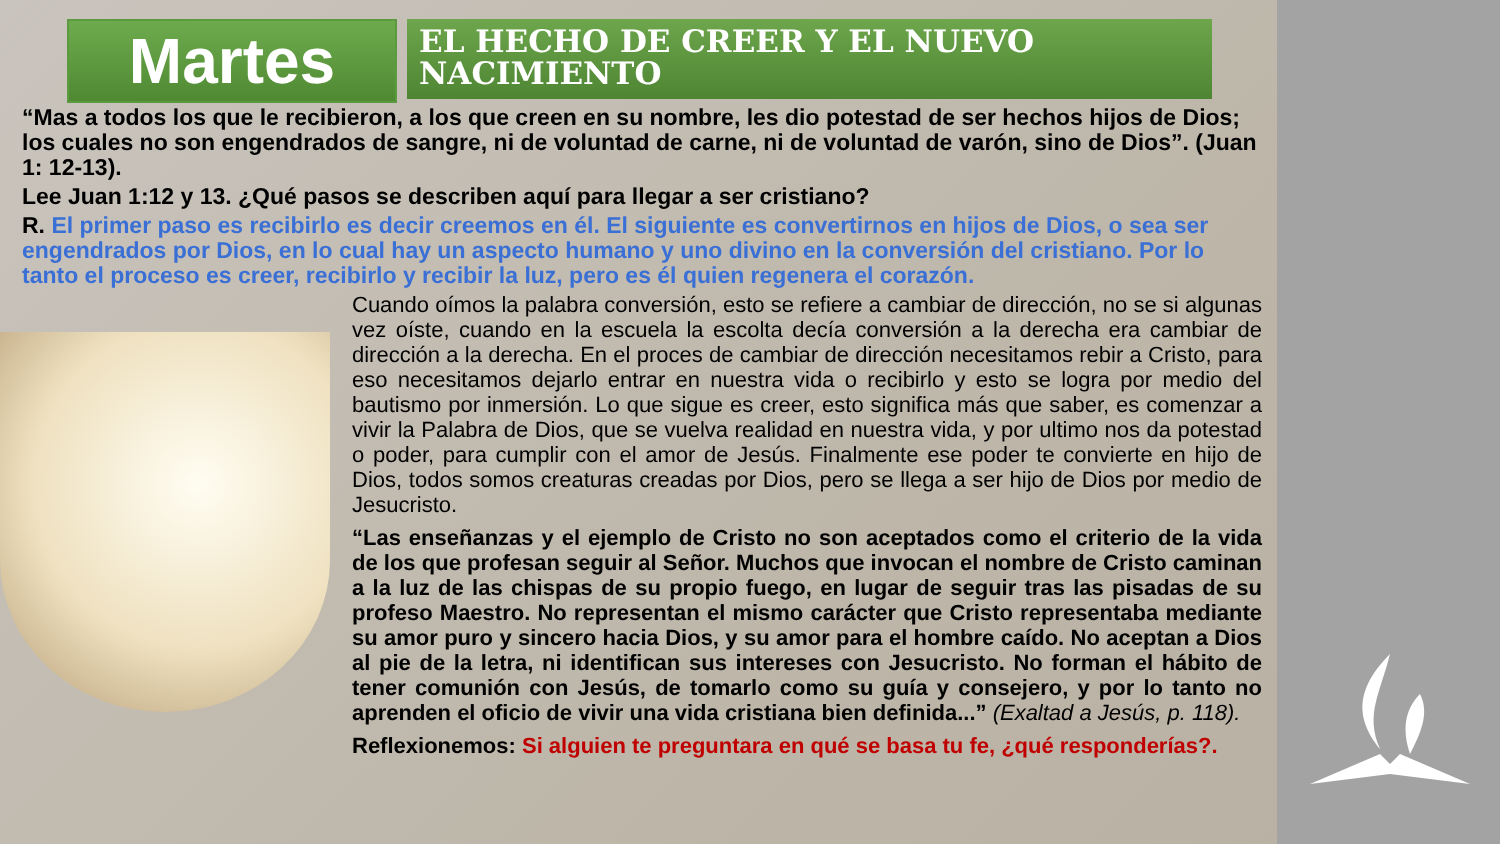Martes
EL HECHO DE CREER Y EL NUEVO NACIMIENTO
“Mas a todos los que le recibieron, a los que creen en su nombre, les dio potestad de ser hechos hijos de Dios; los cuales no son engendrados de sangre, ni de voluntad de carne, ni de voluntad de varón, sino de Dios”. (Juan 1: 12-13).
Lee Juan 1:12 y 13. ¿Qué pasos se describen aquí para llegar a ser cristiano?
R. El primer paso es recibirlo es decir creemos en él. El siguiente es convertirnos en hijos de Dios, o sea ser engendrados por Dios, en lo cual hay un aspecto humano y uno divino en la conversión del cristiano. Por lo tanto el proceso es creer, recibirlo y recibir la luz, pero es él quien regenera el corazón.
Cuando oímos la palabra conversión, esto se refiere a cambiar de dirección, no se si algunas vez oíste, cuando en la escuela la escolta decía conversión a la derecha era cambiar de dirección a la derecha. En el proces de cambiar de dirección necesitamos rebir a Cristo, para eso necesitamos dejarlo entrar en nuestra vida o recibirlo y esto se logra por medio del bautismo por inmersión. Lo que sigue es creer, esto significa más que saber, es comenzar a vivir la Palabra de Dios, que se vuelva realidad en nuestra vida, y por ultimo nos da potestad o poder, para cumplir con el amor de Jesús. Finalmente ese poder te convierte en hijo de Dios, todos somos creaturas creadas por Dios, pero se llega a ser hijo de Dios por medio de Jesucristo.
“Las enseñanzas y el ejemplo de Cristo no son aceptados como el criterio de la vida de los que profesan seguir al Señor. Muchos que invocan el nombre de Cristo caminan a la luz de las chispas de su propio fuego, en lugar de seguir tras las pisadas de su profeso Maestro. No representan el mismo carácter que Cristo representaba mediante su amor puro y sincero hacia Dios, y su amor para el hombre caído. No aceptan a Dios al pie de la letra, ni identifican sus intereses con Jesucristo. No forman el hábito de tener comunión con Jesús, de tomarlo como su guía y consejero, y por lo tanto no aprenden el oficio de vivir una vida cristiana bien definida...” (Exaltad a Jesús, p. 118).
Reflexionemos: Si alguien te preguntara en qué se basa tu fe, ¿qué responderías?.